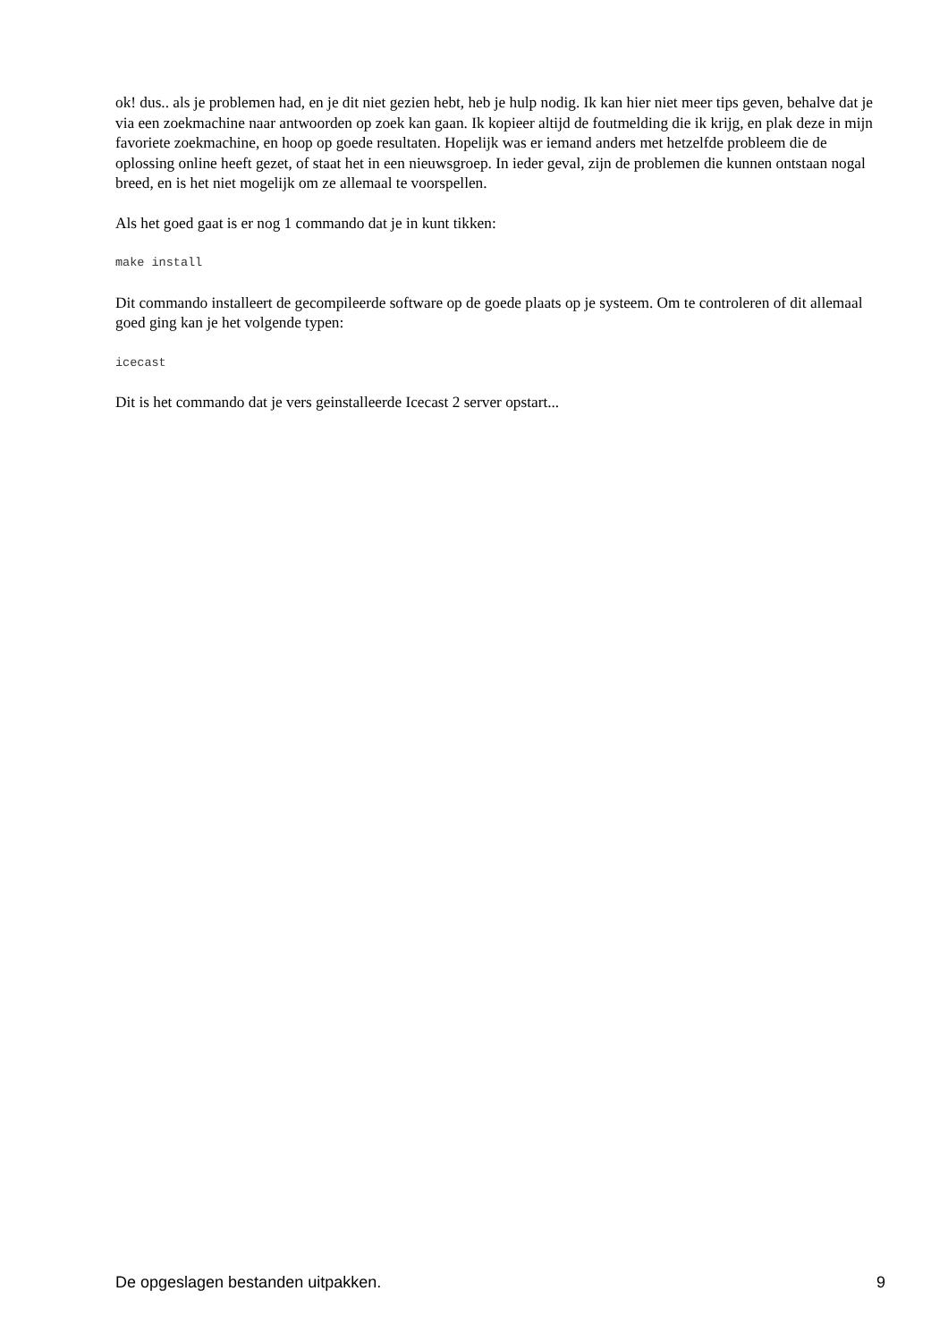ok! dus.. als je problemen had, en je dit niet gezien hebt, heb je hulp nodig. Ik kan hier niet meer tips geven, behalve dat je via een zoekmachine naar antwoorden op zoek kan gaan. Ik kopieer altijd de foutmelding die ik krijg, en plak deze in mijn favoriete zoekmachine, en hoop op goede resultaten. Hopelijk was er iemand anders met hetzelfde probleem die de oplossing online heeft gezet, of staat het in een nieuwsgroep. In ieder geval, zijn de problemen die kunnen ontstaan nogal breed, en is het niet mogelijk om ze allemaal te voorspellen.
Als het goed gaat is er nog 1 commando dat je in kunt tikken:
make install
Dit commando installeert de gecompileerde software op de goede plaats op je systeem. Om te controleren of dit allemaal goed ging kan je het volgende typen:
icecast
Dit is het commando dat je vers geinstalleerde Icecast 2 server opstart...
De opgeslagen bestanden uitpakken. 9